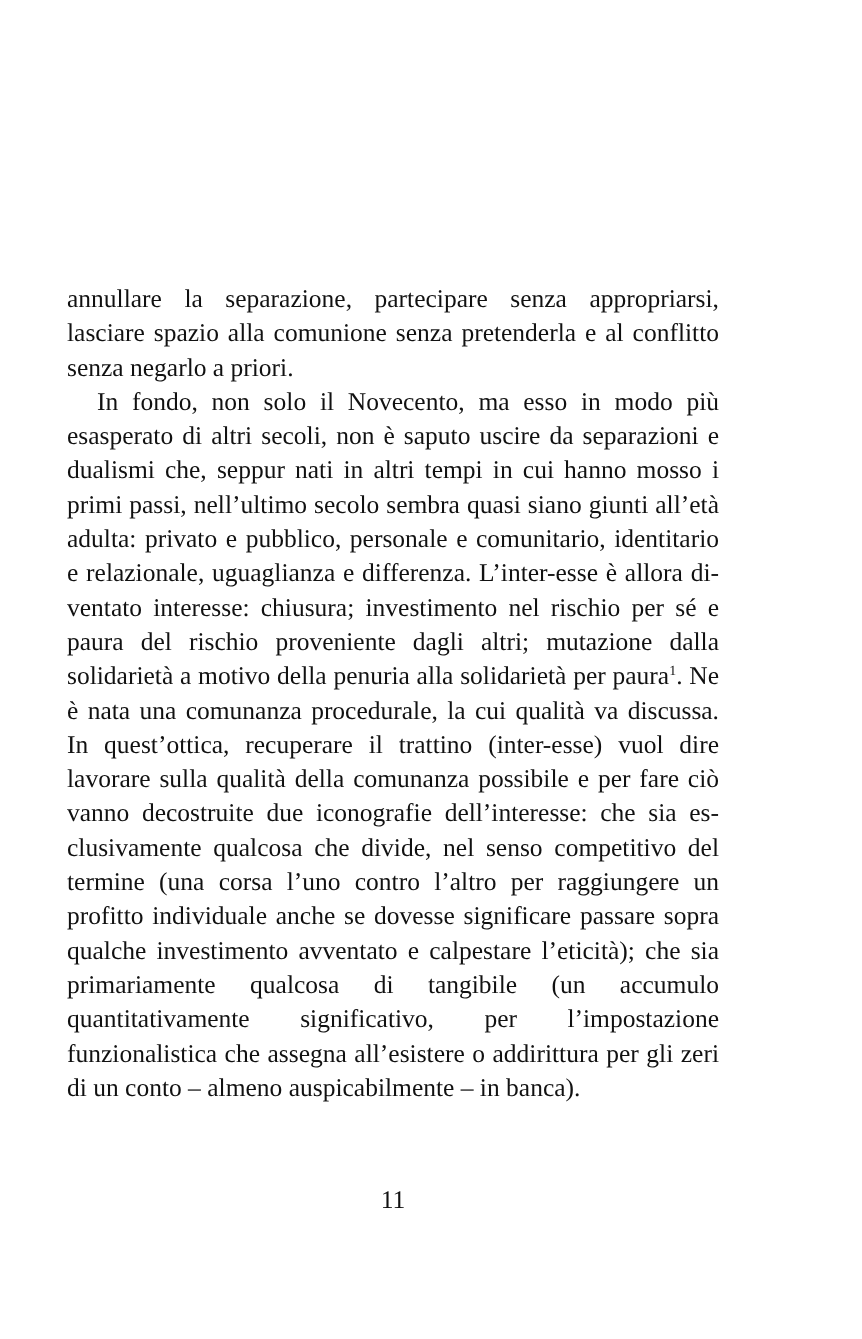annullare la separazione, partecipare senza appro­priarsi, lasciare spazio alla comunione senza preten­derla e al conflitto senza negarlo a priori.
In fondo, non solo il Novecento, ma esso in mo­do più esasperato di altri secoli, non è saputo uscire da separazioni e dualismi che, seppur nati in altri tem­pi in cui hanno mosso i primi passi, nell’ultimo secolo sembra quasi siano giunti all’età adulta: privato e pub­blico, personale e comunitario, identitario e relaziona­le, uguaglianza e differenza. L’inter-esse è allora di­ventato interesse: chiusura; investimento nel rischio per sé e paura del rischio proveniente dagli altri; mu­tazione dalla solidarietà a motivo della penuria alla so­lidarietà per paura<sup>1</sup>. Ne è nata una comunanza proce­durale, la cui qualità va discussa. In quest’ottica, recu­perare il trattino (inter-esse) vuol dire lavorare sulla qualità della comunanza possibile e per fare ciò vanno decostruite due iconografie dell’interesse: che sia es­clusivamente qualcosa che divide, nel senso competi­tivo del termine (una corsa l’uno contro l’altro per raggiungere un profitto individuale anche se dovesse significare passare sopra qualche investimento avven­tato e calpestare l’eticità); che sia primariamente qual­cosa di tangibile (un accumulo quantitativamente si­gnificativo, per l’impostazione funzionalistica che as­segna all’esistere o addirittura per gli zeri di un conto – almeno auspicabilmente – in banca).
11